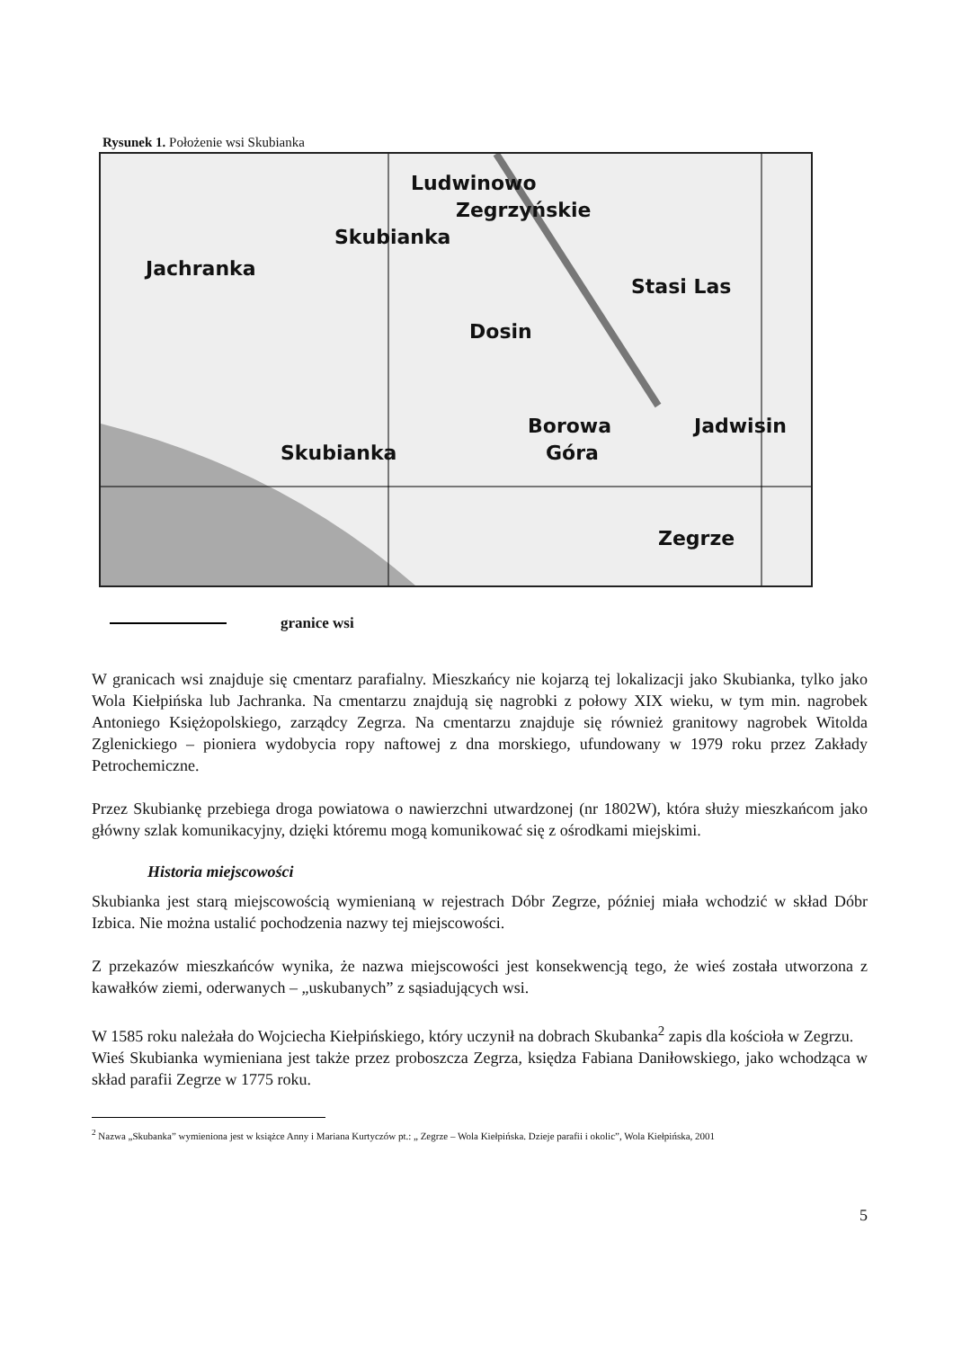Rysunek 1. Położenie wsi Skubianka
Ludwinowo
Zegrzyńskie
Skubianka
Jachranka
Stasi Las
Dosin
Borowa
Góra
Jadwisin
Skubianka
Zegrze
granice wsi
W granicach wsi znajduje się cmentarz parafialny. Mieszkańcy nie kojarzą tej lokalizacji jako Skubianka, tylko jako Wola Kiełpińska lub Jachranka. Na cmentarzu znajdują się nagrobki z połowy XIX wieku, w tym min. nagrobek Antoniego Księżopolskiego, zarządcy Zegrza. Na cmentarzu znajduje się również granitowy nagrobek Witolda Zglenickiego – pioniera wydobycia ropy naftowej z dna morskiego, ufundowany w 1979 roku przez Zakłady Petrochemiczne.
Przez Skubiankę przebiega droga powiatowa o nawierzchni utwardzonej (nr 1802W), która służy mieszkańcom jako główny szlak komunikacyjny, dzięki któremu mogą komunikować się z ośrodkami miejskimi.
Historia miejscowości
Skubianka jest starą miejscowością wymienianą w rejestrach Dóbr Zegrze, później miała wchodzić w skład Dóbr Izbica. Nie można ustalić pochodzenia nazwy tej miejscowości.
Z przekazów mieszkańców wynika, że nazwa miejscowości jest konsekwencją tego, że wieś została utworzona z kawałków ziemi, oderwanych – „uskubanych” z sąsiadujących wsi.
W 1585 roku należała do Wojciecha Kiełpińskiego, który uczynił na dobrach Skubanka<sup>2</sup> zapis dla kościoła w Zegrzu.
Wieś Skubianka wymieniana jest także przez proboszcza Zegrza, księdza Fabiana Daniłowskiego, jako wchodząca w skład parafii Zegrze w 1775 roku.
<sup>2</sup> Nazwa „Skubanka” wymieniona jest w książce Anny i Mariana Kurtyczów pt.: „ Zegrze – Wola Kiełpińska. Dzieje parafii i okolic”, Wola Kiełpińska, 2001
5